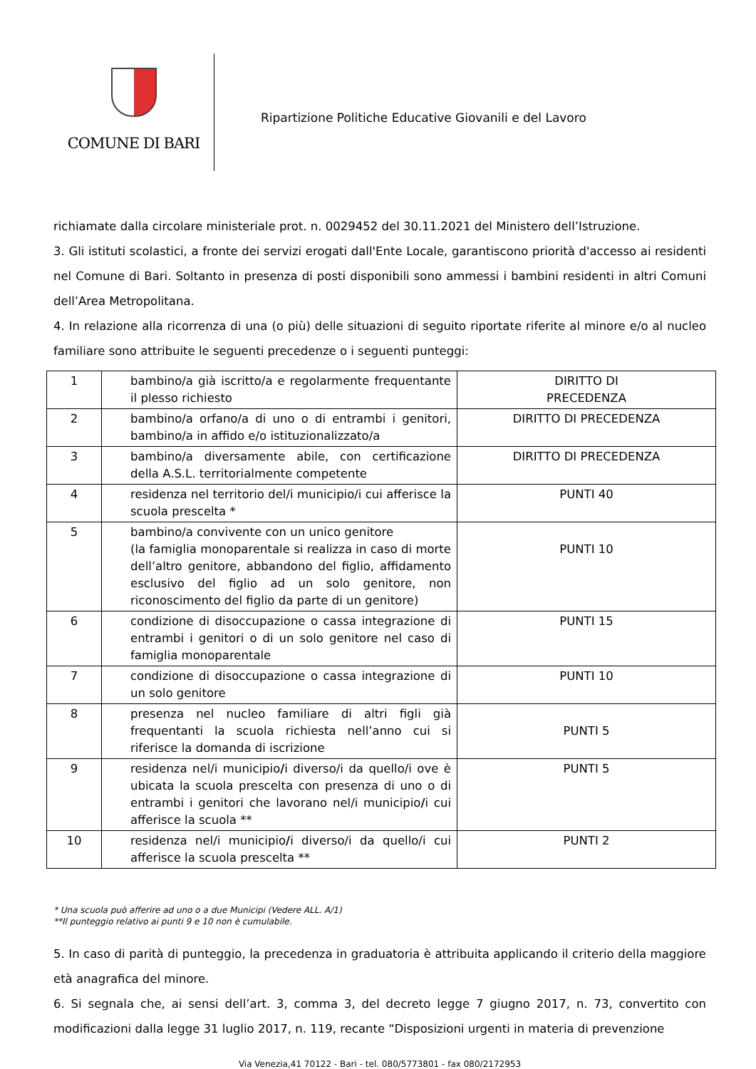COMUNE DI BARI
Ripartizione Politiche Educative Giovanili e del Lavoro
richiamate dalla circolare ministeriale prot. n. 0029452 del 30.11.2021 del Ministero dell’Istruzione.
3. Gli istituti scolastici, a fronte dei servizi erogati dall'Ente Locale, garantiscono priorità d'accesso ai residenti nel Comune di Bari. Soltanto in presenza di posti disponibili sono ammessi i bambini residenti in altri Comuni dell’Area Metropolitana.
4. In relazione alla ricorrenza di una (o più) delle situazioni di seguito riportate riferite al minore e/o al nucleo familiare sono attribuite le seguenti precedenze o i seguenti punteggi:
| 1 | bambino/a già iscritto/a e regolarmente frequentante il plesso richiesto | DIRITTO DI PRECEDENZA |
| 2 | bambino/a orfano/a di uno o di entrambi i genitori, bambino/a in affido e/o istituzionalizzato/a | DIRITTO DI PRECEDENZA |
| 3 | bambino/a diversamente abile, con certificazione della A.S.L. territorialmente competente | DIRITTO DI PRECEDENZA |
| 4 | residenza nel territorio del/i municipio/i cui afferisce la scuola prescelta * | PUNTI 40 |
| 5 | bambino/a convivente con un unico genitore (la famiglia monoparentale si realizza in caso di morte dell’altro genitore, abbandono del figlio, affidamento esclusivo del figlio ad un solo genitore, non riconoscimento del figlio da parte di un genitore) | PUNTI 10 |
| 6 | condizione di disoccupazione o cassa integrazione di entrambi i genitori o di un solo genitore nel caso di famiglia monoparentale | PUNTI 15 |
| 7 | condizione di disoccupazione o cassa integrazione di un solo genitore | PUNTI 10 |
| 8 | presenza nel nucleo familiare di altri figli già frequentanti la scuola richiesta nell’anno cui si riferisce la domanda di iscrizione | PUNTI 5 |
| 9 | residenza nel/i municipio / i diverso/i da quello/i ove è ubicata la scuola prescelta con presenza di uno o di entrambi i genitori che lavorano nel/i municipio / i cui afferisce la scuola ** | PUNTI 5 |
| 10 | residenza nel/i municipio / i diverso/i da quello/i cui afferisce la scuola prescelta ** | PUNTI 2 |
* Una scuola può afferire ad uno o a due Municipi (Vedere ALL. A/1)
**Il punteggio relativo ai punti 9 e 10 non è cumulabile.
5. In caso di parità di punteggio, la precedenza in graduatoria è attribuita applicando il criterio della maggiore età anagrafica del minore.
6. Si segnala che, ai sensi dell’art. 3, comma 3, del decreto legge 7 giugno 2017, n. 73, convertito con modificazioni dalla legge 31 luglio 2017, n. 119, recante “Disposizioni urgenti in materia di prevenzione
Via Venezia,41 70122 - Bari - tel. 080/5773801 - fax 080/2172953